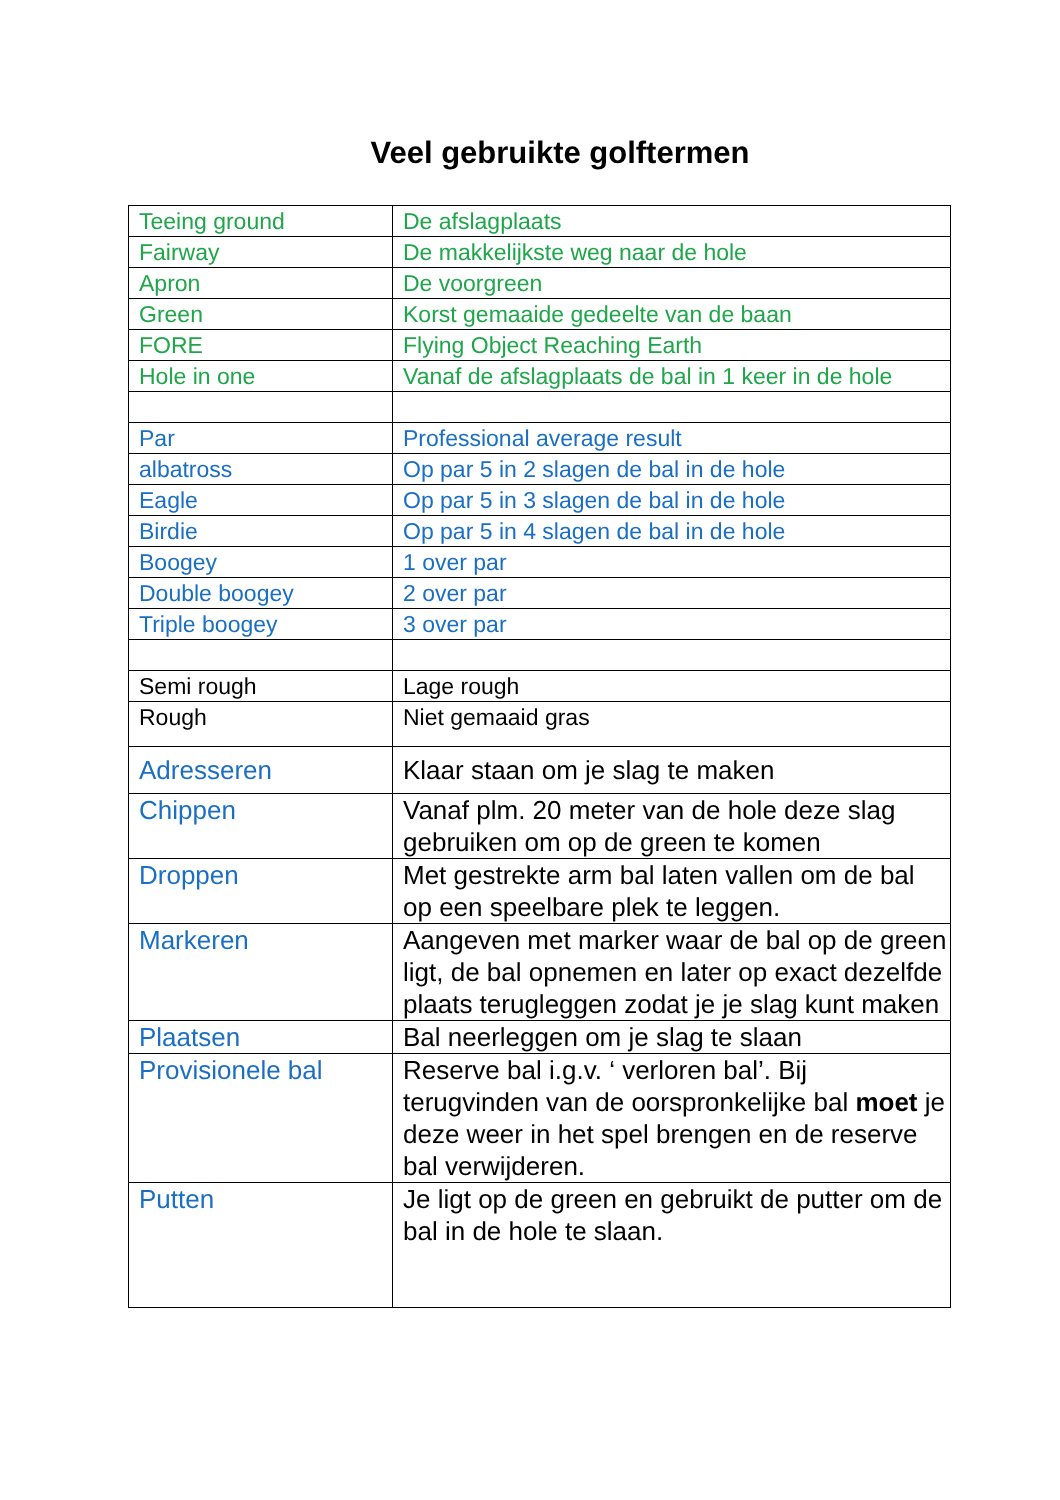Veel gebruikte golftermen
| Teeing ground | De afslagplaats |
| Fairway | De makkelijkste weg naar de hole |
| Apron | De voorgreen |
| Green | Korst gemaaide gedeelte van de baan |
| FORE | Flying Object Reaching Earth |
| Hole in one | Vanaf de afslagplaats de bal in 1 keer in de hole |
| Par | Professional average result |
| albatross | Op par 5 in 2 slagen de bal in de hole |
| Eagle | Op par 5 in 3 slagen de bal in de hole |
| Birdie | Op par 5 in 4 slagen de bal in de hole |
| Boogey | 1 over par |
| Double boogey | 2 over par |
| Triple boogey | 3 over par |
| Semi rough | Lage rough |
| Rough | Niet gemaaid gras |
| Adresseren | Klaar staan om je slag te maken |
| Chippen | Vanaf plm. 20 meter van de hole deze slag gebruiken om op de green te komen |
| Droppen | Met gestrekte arm bal laten vallen om de bal op een speelbare plek te leggen. |
| Markeren | Aangeven met marker waar de bal op de green ligt, de bal opnemen en later op exact dezelfde plaats terugleggen zodat je je slag kunt maken |
| Plaatsen | Bal neerleggen om je slag te slaan |
| Provisionele bal | Reserve bal i.g.v. ‘ verloren bal’. Bij terugvinden van de oorspronkelijke bal moet je deze weer in het spel brengen en de reserve bal verwijderen. |
| Putten | Je ligt op de green en gebruikt de putter om de bal in de hole te slaan. |